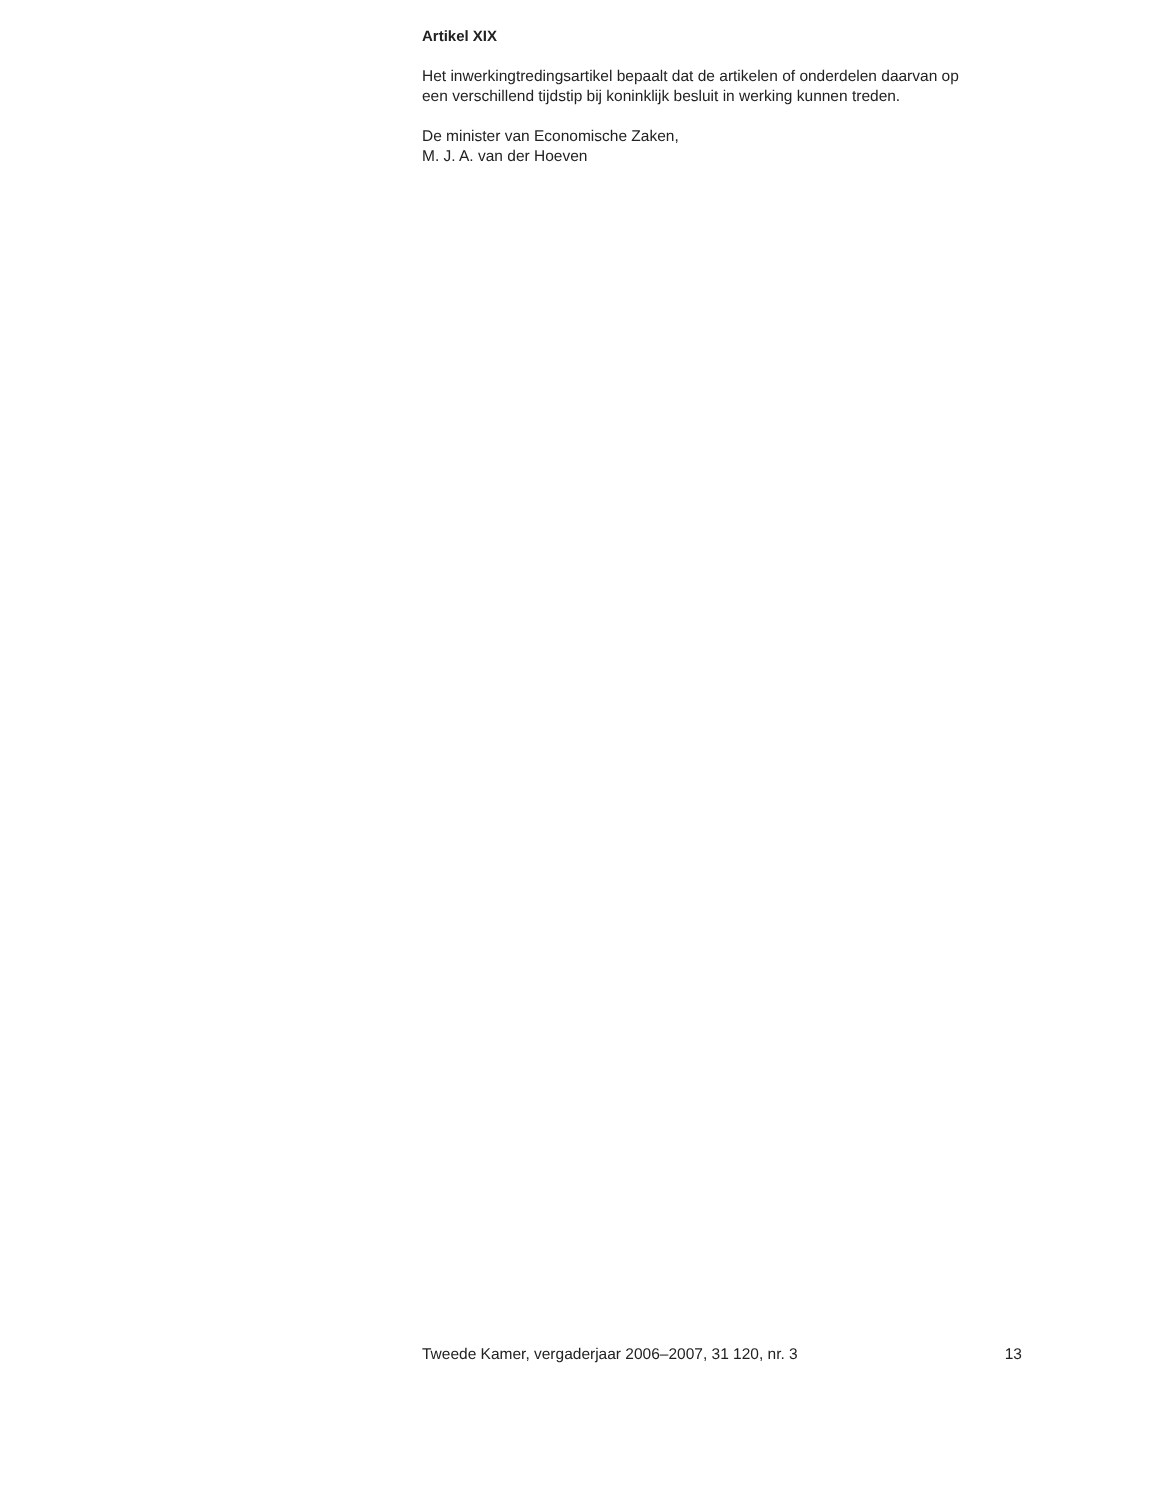Artikel XIX
Het inwerkingtredingsartikel bepaalt dat de artikelen of onderdelen daarvan op een verschillend tijdstip bij koninklijk besluit in werking kunnen treden.
De minister van Economische Zaken,
M. J. A. van der Hoeven
Tweede Kamer, vergaderjaar 2006–2007, 31 120, nr. 3 13